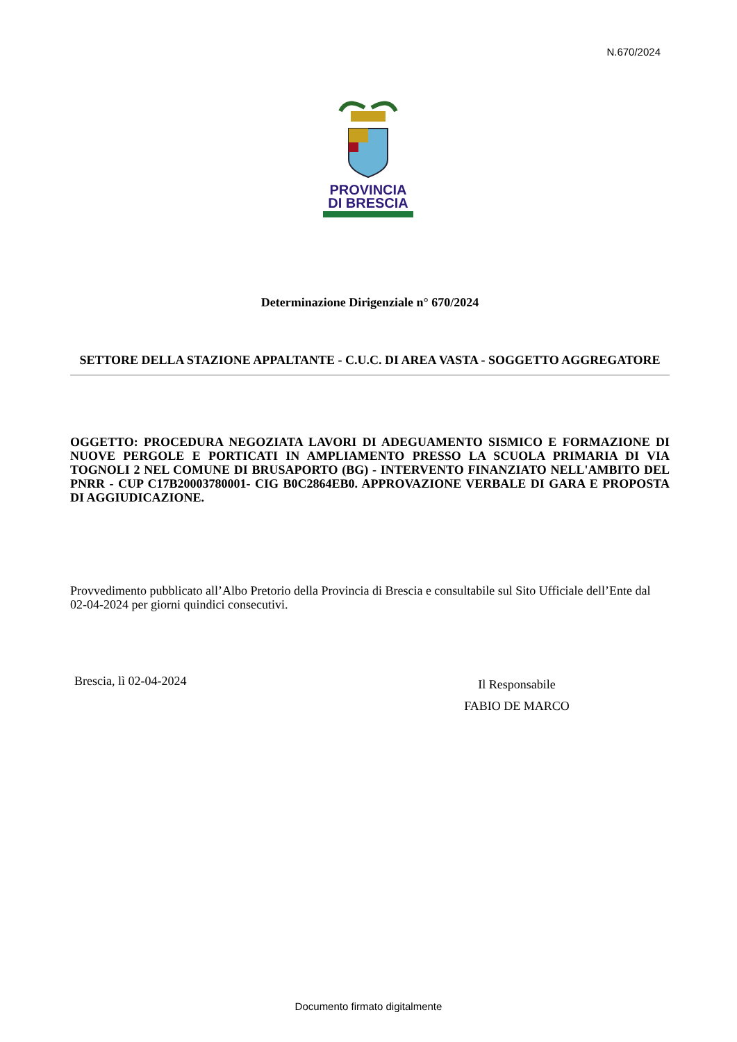N.670/2024
PROVINCIA
DI BRESCIA
Determinazione Dirigenziale n° 670/2024
SETTORE DELLA STAZIONE APPALTANTE - C.U.C. DI AREA VASTA - SOGGETTO AGGREGATORE
OGGETTO: PROCEDURA NEGOZIATA LAVORI DI ADEGUAMENTO SISMICO E FORMAZIONE DI NUOVE PERGOLE E PORTICATI IN AMPLIAMENTO PRESSO LA SCUOLA PRIMARIA DI VIA TOGNOLI 2 NEL COMUNE DI BRUSAPORTO (BG) - INTERVENTO FINANZIATO NELL'AMBITO DEL PNRR - CUP C17B20003780001- CIG B0C2864EB0. APPROVAZIONE VERBALE DI GARA E PROPOSTA DI AGGIUDICAZIONE.
Provvedimento pubblicato all’Albo Pretorio della Provincia di Brescia e consultabile sul Sito Ufficiale dell’Ente dal 02-04-2024 per giorni quindici consecutivi.
Brescia, lì 02-04-2024
Il Responsabile
FABIO DE MARCO
Documento firmato digitalmente